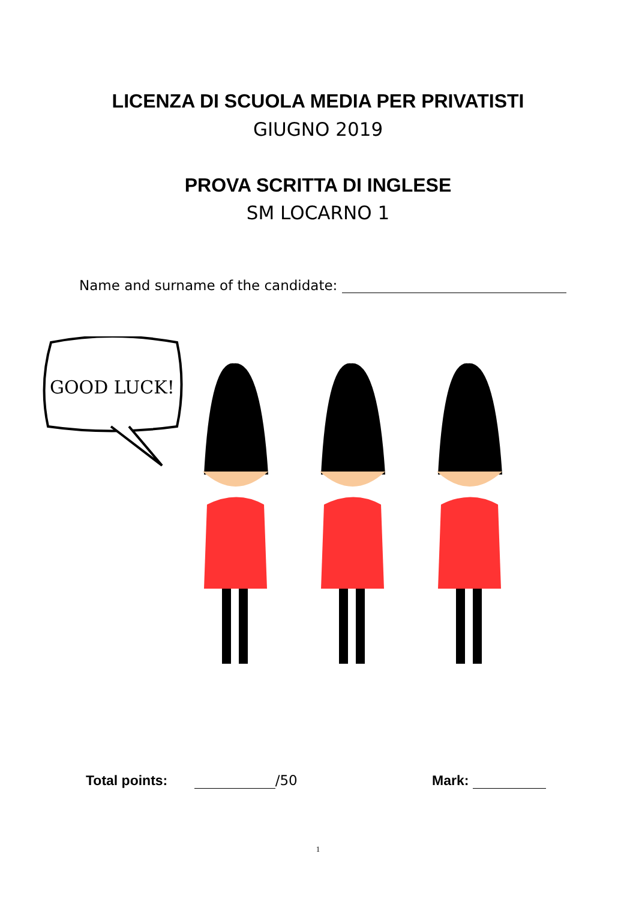LICENZA DI SCUOLA MEDIA PER PRIVATISTI
GIUGNO 2019
PROVA SCRITTA DI INGLESE
SM LOCARNO 1
Name and surname of the candidate:
GOOD LUCK!
Total points: /50 Mark:
1